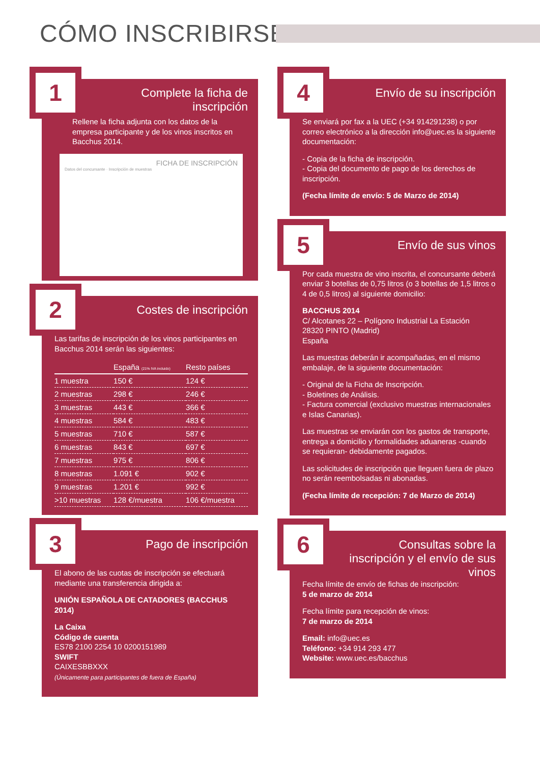CÓMO INSCRIBIRSE
1
Complete la ficha de inscripción
Rellene la ficha adjunta con los datos de la empresa participante y de los vinos inscritos en Bacchus 2014.
FICHA DE INSCRIPCIÓN
Datos del concursante · Inscripción de muestras
2
Costes de inscripción
Las tarifas de inscripción de los vinos participantes en Bacchus 2014 serán las siguientes:
| | España (21% IVA incluido) | Resto países |
| --- | --- | --- |
| 1 muestra | 150 € | 124 € |
| 2 muestras | 298 € | 246 € |
| 3 muestras | 443 € | 366 € |
| 4 muestras | 584 € | 483 € |
| 5 muestras | 710 € | 587 € |
| 6 muestras | 843 € | 697 € |
| 7 muestras | 975 € | 806 € |
| 8 muestras | 1.091 € | 902 € |
| 9 muestras | 1.201 € | 992 € |
| >10 muestras | 128 €/muestra | 106 €/muestra |
3
Pago de inscripción
El abono de las cuotas de inscripción se efectuará mediante una transferencia dirigida a:
UNIÓN ESPAÑOLA DE CATADORES (BACCHUS 2014)
La Caixa
Código de cuenta
ES78 2100 2254 10 0200151989
SWIFT
CAIXESBBXXX
(Únicamente para participantes de fuera de España)
4
Envío de su inscripción
Se enviará por fax a la UEC (+34 914291238) o por correo electrónico a la dirección info@uec.es la siguiente documentación:
- Copia de la ficha de inscripción.
- Copia del documento de pago de los derechos de inscripción.
(Fecha límite de envío: 5 de Marzo de 2014)
5
Envío de sus vinos
Por cada muestra de vino inscrita, el concursante deberá enviar 3 botellas de 0,75 litros (o 3 botellas de 1,5 litros o 4 de 0,5 litros) al siguiente domicilio:
BACCHUS 2014
C/ Alcotanes 22 – Polígono Industrial La Estación
28320 PINTO (Madrid)
España
Las muestras deberán ir acompañadas, en el mismo embalaje, de la siguiente documentación:
- Original de la Ficha de Inscripción.
- Boletines de Análisis.
- Factura comercial (exclusivo muestras internacionales e Islas Canarias).
Las muestras se enviarán con los gastos de transporte, entrega a domicilio y formalidades aduaneras -cuando se requieran- debidamente pagados.
Las solicitudes de inscripción que lleguen fuera de plazo no serán reembolsadas ni abonadas.
(Fecha límite de recepción: 7 de Marzo de 2014)
6
Consultas sobre la inscripción y el envío de sus vinos
Fecha límite de envío de fichas de inscripción:
5 de marzo de 2014
Fecha límite para recepción de vinos:
7 de marzo de 2014
Email: info@uec.es
Teléfono: +34 914 293 477
Website: www.uec.es/bacchus